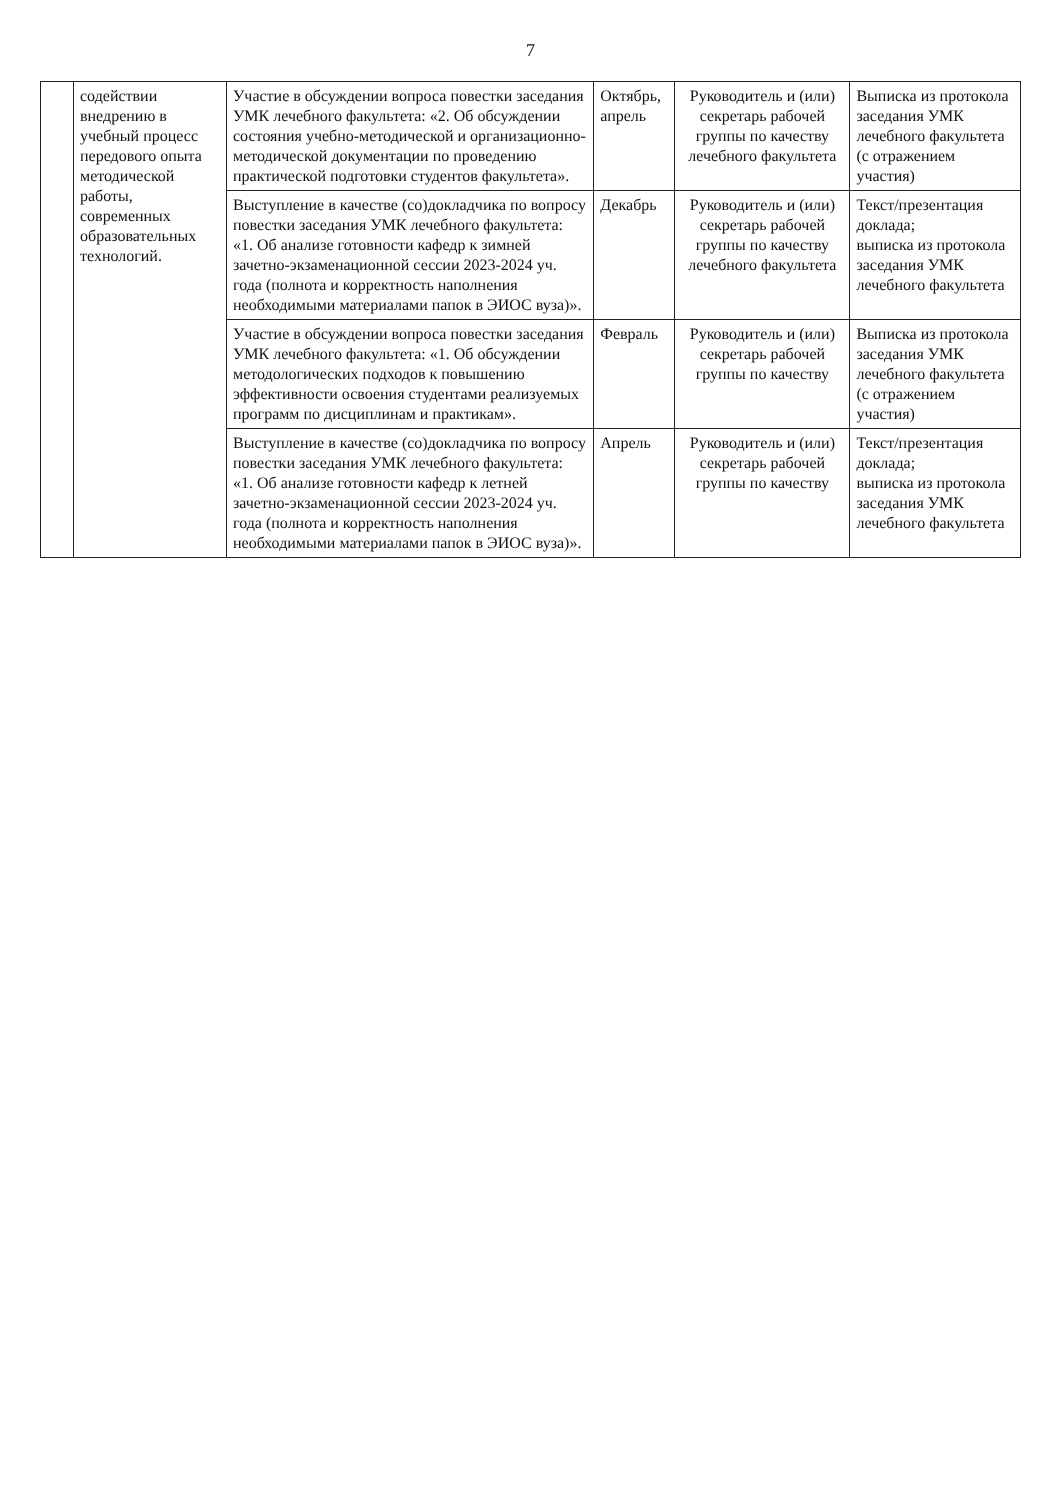7
| | содействии внедрению в учебный процесс передового опыта методической работы, современных образовательных технологий. | Участие в обсуждении вопроса повестки заседания УМК лечебного факультета: «2. Об обсуждении состояния учебно-методической и организационно-методической документации по проведению практической подготовки студентов факультета». | Октябрь, апрель | Руководитель и (или) секретарь рабочей группы по качеству лечебного факультета | Выписка из протокола заседания УМК лечебного факультета (с отражением участия) |
| | | Выступление в качестве (со)докладчика по вопросу повестки заседания УМК лечебного факультета: «1. Об анализе готовности кафедр к зимней зачетно-экзаменационной сессии 2023-2024 уч. года (полнота и корректность наполнения необходимыми материалами папок в ЭИОС вуза)». | Декабрь | Руководитель и (или) секретарь рабочей группы по качеству лечебного факультета | Текст/презентация доклада; выписка из протокола заседания УМК лечебного факультета |
| | | Участие в обсуждении вопроса повестки заседания УМК лечебного факультета: «1. Об обсуждении методологических подходов к повышению эффективности освоения студентами реализуемых программ по дисциплинам и практикам». | Февраль | Руководитель и (или) секретарь рабочей группы по качеству | Выписка из протокола заседания УМК лечебного факультета (с отражением участия) |
| | | Выступление в качестве (со)докладчика по вопросу повестки заседания УМК лечебного факультета: «1. Об анализе готовности кафедр к летней зачетно-экзаменационной сессии 2023-2024 уч. года (полнота и корректность наполнения необходимыми материалами папок в ЭИОС вуза)». | Апрель | Руководитель и (или) секретарь рабочей группы по качеству | Текст/презентация доклада; выписка из протокола заседания УМК лечебного факультета |